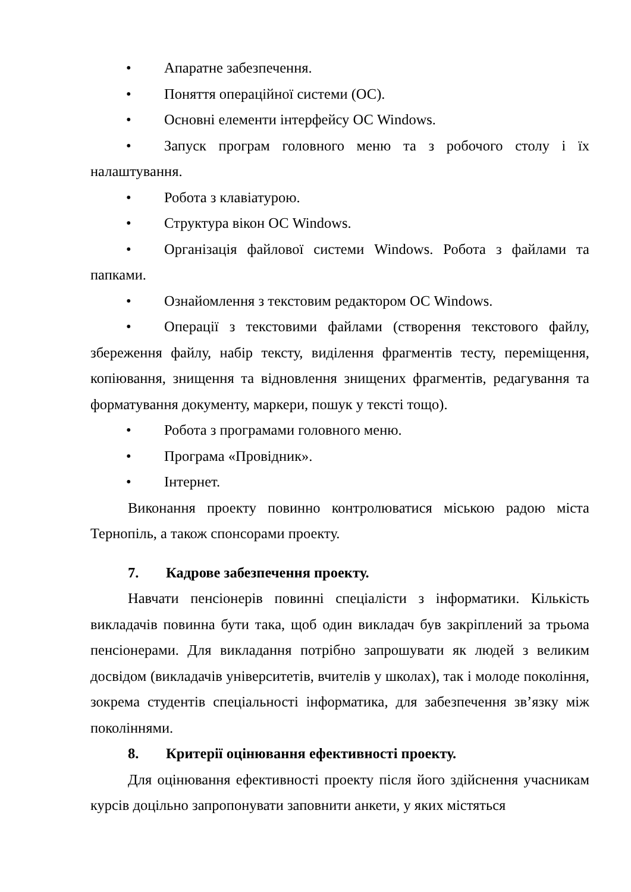• Апаратне забезпечення.
• Поняття операційної системи (ОС).
• Основні елементи інтерфейсу ОС Windows.
• Запуск програм головного меню та з робочого столу і їх налаштування.
• Робота з клавіатурою.
• Структура вікон ОС Windows.
• Організація файлової системи Windows. Робота з файлами та папками.
• Ознайомлення з текстовим редактором ОС Windows.
• Операції з текстовими файлами (створення текстового файлу, збереження файлу, набір тексту, виділення фрагментів тесту, переміщення, копіювання, знищення та відновлення знищених фрагментів, редагування та форматування документу, маркери, пошук у тексті тощо).
• Робота з програмами головного меню.
• Програма «Провідник».
• Інтернет.
Виконання проекту повинно контролюватися міською радою міста Тернопіль, а також спонсорами проекту.
7. Кадрове забезпечення проекту.
Навчати пенсіонерів повинні спеціалісти з інформатики. Кількість викладачів повинна бути така, щоб один викладач був закріплений за трьома пенсіонерами. Для викладання потрібно запрошувати як людей з великим досвідом (викладачів університетів, вчителів у школах), так і молоде покоління, зокрема студентів спеціальності інформатика, для забезпечення зв’язку між поколіннями.
8. Критерії оцінювання ефективності проекту.
Для оцінювання ефективності проекту після його здійснення учасникам курсів доцільно запропонувати заповнити анкети, у яких містяться